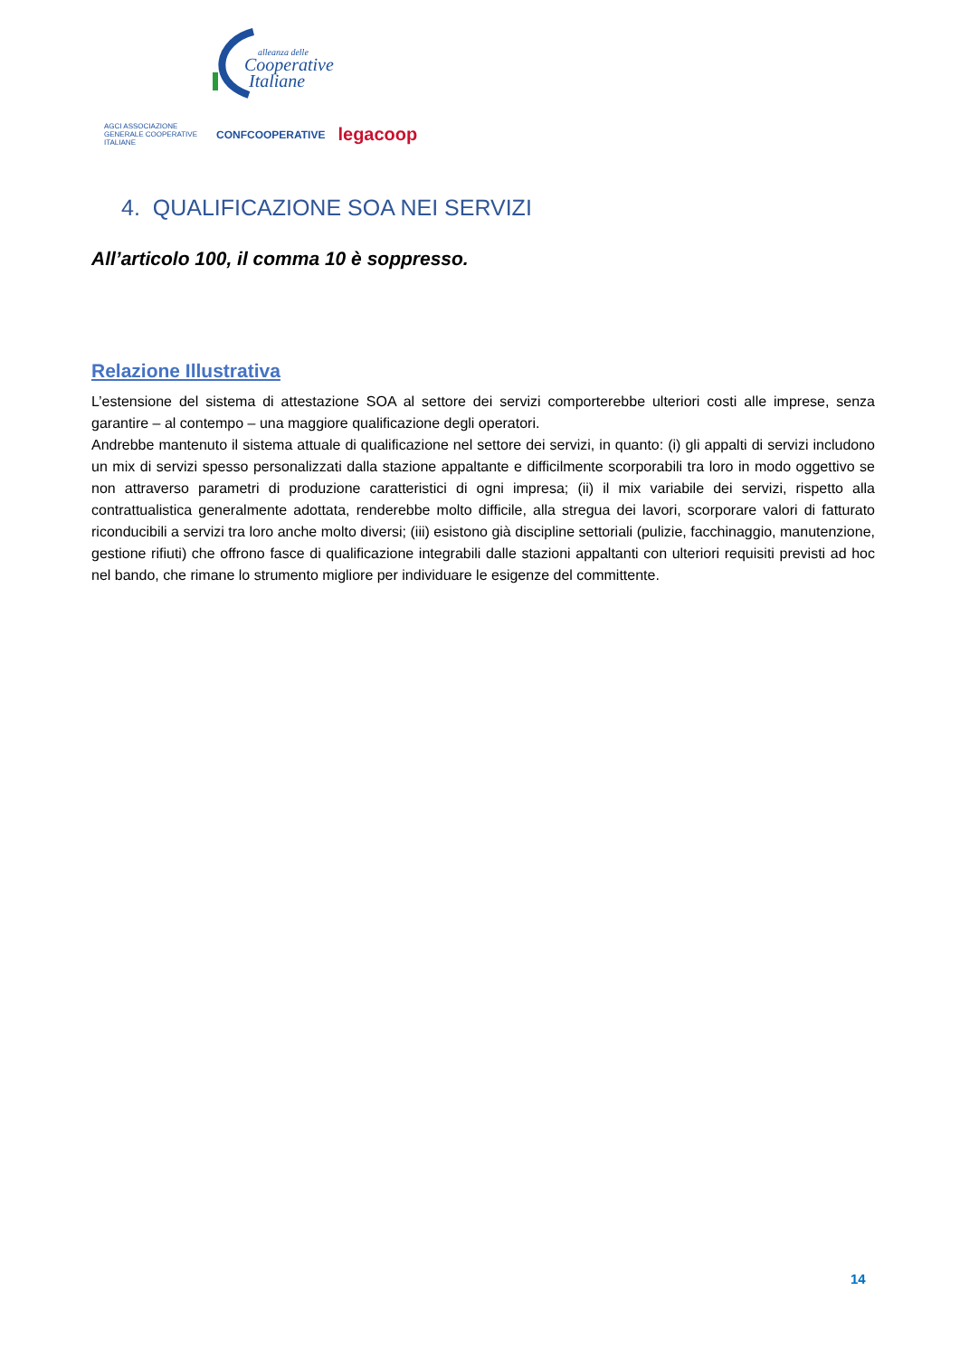alleanza delle
Cooperative
Italiane
AGCI ASSOCIAZIONE GENERALE COOPERATIVE ITALIANE CONFCOOPERATIVE legacoop
4. QUALIFICAZIONE SOA NEI SERVIZI
All’articolo 100, il comma 10 è soppresso.
Relazione Illustrativa
L’estensione del sistema di attestazione SOA al settore dei servizi comporterebbe ulteriori costi alle imprese, senza garantire – al contempo – una maggiore qualificazione degli operatori.
Andrebbe mantenuto il sistema attuale di qualificazione nel settore dei servizi, in quanto: (i) gli appalti di servizi includono un mix di servizi spesso personalizzati dalla stazione appaltante e difficilmente scorporabili tra loro in modo oggettivo se non attraverso parametri di produzione caratteristici di ogni impresa; (ii) il mix variabile dei servizi, rispetto alla contrattualistica generalmente adottata, renderebbe molto difficile, alla stregua dei lavori, scorporare valori di fatturato riconducibili a servizi tra loro anche molto diversi; (iii) esistono già discipline settoriali (pulizie, facchinaggio, manutenzione, gestione rifiuti) che offrono fasce di qualificazione integrabili dalle stazioni appaltanti con ulteriori requisiti previsti ad hoc nel bando, che rimane lo strumento migliore per individuare le esigenze del committente.
14